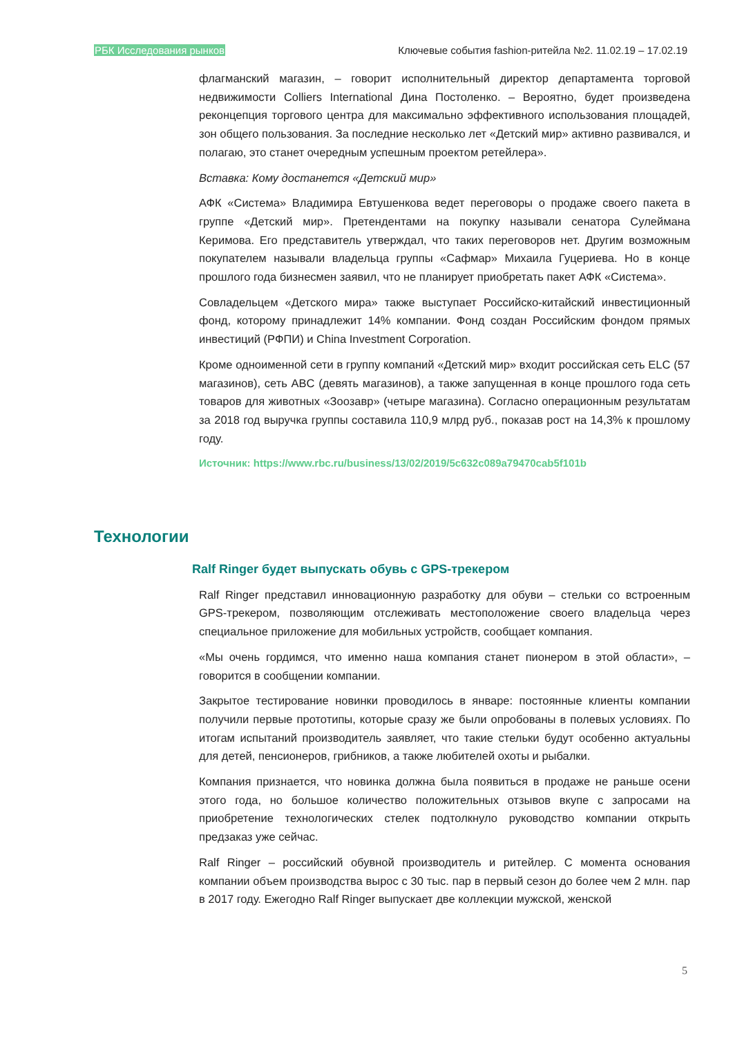РБК Исследования рынков Ключевые события fashion-ритейла №2. 11.02.19 – 17.02.19
флагманский магазин, – говорит исполнительный директор департамента торговой недвижимости Colliers International Дина Постоленко. – Вероятно, будет произведена реконцепция торгового центра для максимально эффективного использования площадей, зон общего пользования. За последние несколько лет «Детский мир» активно развивался, и полагаю, это станет очередным успешным проектом ретейлера».
Вставка: Кому достанется «Детский мир»
АФК «Система» Владимира Евтушенкова ведет переговоры о продаже своего пакета в группе «Детский мир». Претендентами на покупку называли сенатора Сулеймана Керимова. Его представитель утверждал, что таких переговоров нет. Другим возможным покупателем называли владельца группы «Сафмар» Михаила Гуцериева. Но в конце прошлого года бизнесмен заявил, что не планирует приобретать пакет АФК «Система».
Совладельцем «Детского мира» также выступает Российско-китайский инвестиционный фонд, которому принадлежит 14% компании. Фонд создан Российским фондом прямых инвестиций (РФПИ) и China Investment Corporation.
Кроме одноименной сети в группу компаний «Детский мир» входит российская сеть ELC (57 магазинов), сеть ABC (девять магазинов), а также запущенная в конце прошлого года сеть товаров для животных «Зоозавр» (четыре магазина). Согласно операционным результатам за 2018 год выручка группы составила 110,9 млрд руб., показав рост на 14,3% к прошлому году.
Источник: https://www.rbc.ru/business/13/02/2019/5c632c089a79470cab5f101b
Технологии
Ralf Ringer будет выпускать обувь с GPS-трекером
Ralf Ringer представил инновационную разработку для обуви – стельки со встроенным GPS-трекером, позволяющим отслеживать местоположение своего владельца через специальное приложение для мобильных устройств, сообщает компания.
«Мы очень гордимся, что именно наша компания станет пионером в этой области», – говорится в сообщении компании.
Закрытое тестирование новинки проводилось в январе: постоянные клиенты компании получили первые прототипы, которые сразу же были опробованы в полевых условиях. По итогам испытаний производитель заявляет, что такие стельки будут особенно актуальны для детей, пенсионеров, грибников, а также любителей охоты и рыбалки.
Компания признается, что новинка должна была появиться в продаже не раньше осени этого года, но большое количество положительных отзывов вкупе с запросами на приобретение технологических стелек подтолкнуло руководство компании открыть предзаказ уже сейчас.
Ralf Ringer – российский обувной производитель и ритейлер. С момента основания компании объем производства вырос с 30 тыс. пар в первый сезон до более чем 2 млн. пар в 2017 году. Ежегодно Ralf Ringer выпускает две коллекции мужской, женской
5